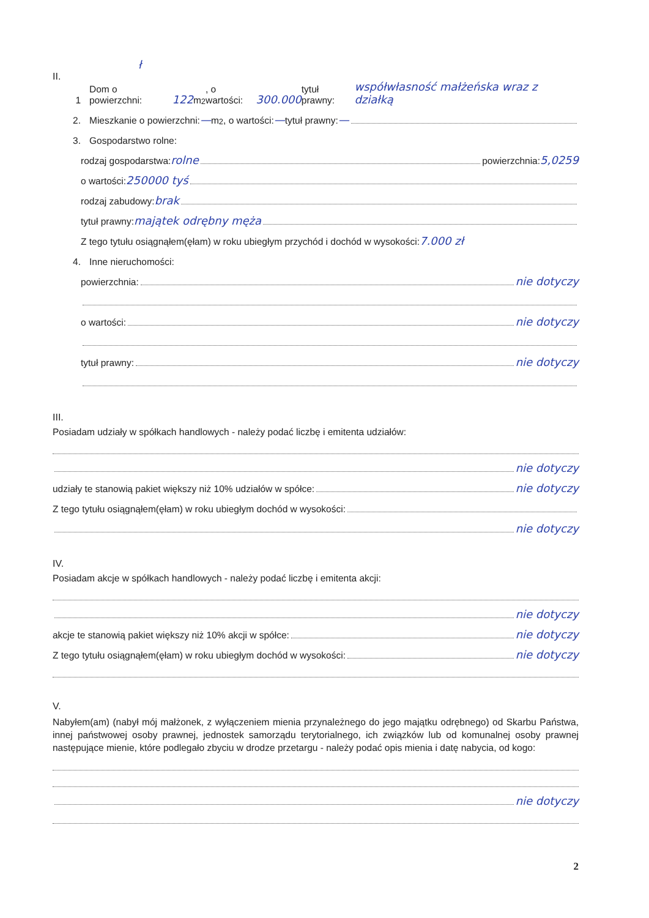ł
II.
1 Dom o powierzchni: 122 m<sup>2</sup>, o wartości: 300.000 tytuł prawny: współwłasność małżeńska wraz z działką
2. Mieszkanie o powierzchni: — m<sup>2</sup>, o wartości: — tytuł prawny: —
3. Gospodarstwo rolne:
rodzaj gospodarstwa: rolne powierzchnia: 5,0259
o wartości: 250000 tyś
rodzaj zabudowy: brak
tytuł prawny: majątek odrębny męża
Z tego tytułu osiągnąłem(ęłam) w roku ubiegłym przychód i dochód w wysokości: 7.000 zł
4. Inne nieruchomości:
powierzchnia: nie dotyczy
o wartości: nie dotyczy
tytuł prawny: nie dotyczy
III.
Posiadam udziały w spółkach handlowych - należy podać liczbę i emitenta udziałów:
nie dotyczy
udziały te stanowią pakiet większy niż 10% udziałów w spółce: nie dotyczy
Z tego tytułu osiągnąłem(ęłam) w roku ubiegłym dochód w wysokości:
nie dotyczy
IV.
Posiadam akcje w spółkach handlowych - należy podać liczbę i emitenta akcji:
nie dotyczy
akcje te stanowią pakiet większy niż 10% akcji w spółce: nie dotyczy
Z tego tytułu osiągnąłem(ęłam) w roku ubiegłym dochód w wysokości: nie dotyczy
V.
Nabyłem(am) (nabył mój małżonek, z wyłączeniem mienia przynależnego do jego majątku odrębnego) od Skarbu Państwa, innej państwowej osoby prawnej, jednostek samorządu terytorialnego, ich związków lub od komunalnej osoby prawnej następujące mienie, które podlegało zbyciu w drodze przetargu - należy podać opis mienia i datę nabycia, od kogo:
nie dotyczy
2